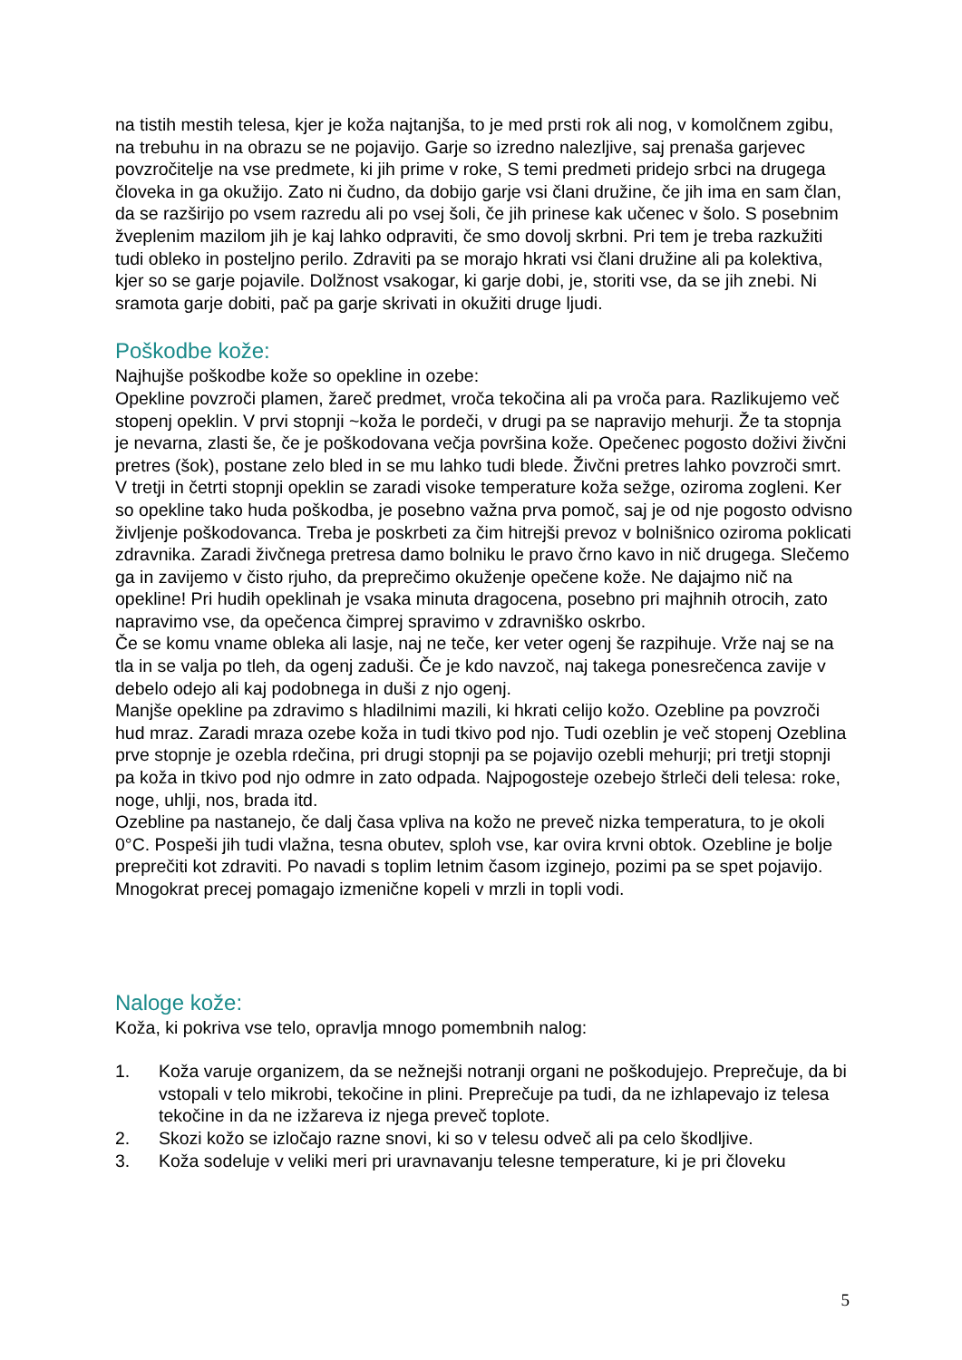na tistih mestih telesa, kjer je koža najtanjša, to je med prsti rok ali nog, v komolčnem zgibu, na trebuhu in na obrazu se ne pojavijo. Garje so izredno nalezljive, saj prenaša garjevec povzročitelje na vse predmete, ki jih prime v roke, S temi predmeti pridejo srbci na drugega človeka in ga okužijo. Zato ni čudno, da dobijo garje vsi člani družine, če jih ima en sam član, da se razširijo po vsem razredu ali po vsej šoli, če jih prinese kak učenec v šolo. S posebnim žveplenim mazilom jih je kaj lahko odpraviti, če smo dovolj skrbni. Pri tem je treba razkužiti tudi obleko in posteljno perilo. Zdraviti pa se morajo hkrati vsi člani družine ali pa kolektiva, kjer so se garje pojavile. Dolžnost vsakogar, ki garje dobi, je, storiti vse, da se jih znebi. Ni sramota garje dobiti, pač pa garje skrivati in okužiti druge ljudi.
Poškodbe kože:
Najhujše poškodbe kože so opekline in ozebe:
Opekline povzroči plamen, žareč predmet, vroča tekočina ali pa vroča para. Razlikujemo več stopenj opeklin. V prvi stopnji ~koža le pordeči, v drugi pa se napravijo mehurji. Že ta stopnja je nevarna, zlasti še, če je poškodovana večja površina kože. Opečenec pogosto doživi živčni pretres (šok), postane zelo bled in se mu lahko tudi blede. Živčni pretres lahko povzroči smrt. V tretji in četrti stopnji opeklin se zaradi visoke temperature koža sežge, oziroma zogleni. Ker so opekline tako huda poškodba, je posebno važna prva pomoč, saj je od nje pogosto odvisno življenje poškodovanca. Treba je poskrbeti za čim hitrejši prevoz v bolnišnico oziroma poklicati zdravnika. Zaradi živčnega pretresa damo bolniku le pravo črno kavo in nič drugega. Slečemo ga in zavijemo v čisto rjuho, da preprečimo okuženje opečene kože. Ne dajajmo nič na opekline! Pri hudih opeklinah je vsaka minuta dragocena, posebno pri majhnih otrocih, zato napravimo vse, da opečenca čimprej spravimo v zdravniško oskrbo.
Če se komu vname obleka ali lasje, naj ne teče, ker veter ogenj še razpihuje. Vrže naj se na tla in se valja po tleh, da ogenj zaduši. Če je kdo navzoč, naj takega ponesrečenca zavije v debelo odejo ali kaj podobnega in duši z njo ogenj.
Manjše opekline pa zdravimo s hladilnimi mazili, ki hkrati celijo kožo. Ozebline pa povzroči hud mraz. Zaradi mraza ozebe koža in tudi tkivo pod njo. Tudi ozeblin je več stopenj Ozeblina prve stopnje je ozebla rdečina, pri drugi stopnji pa se pojavijo ozebli mehurji; pri tretji stopnji pa koža in tkivo pod njo odmre in zato odpada. Najpogosteje ozebejo štrleči deli telesa: roke, noge, uhlji, nos, brada itd.
Ozebline pa nastanejo, če dalj časa vpliva na kožo ne preveč nizka temperatura, to je okoli 0°C. Pospeši jih tudi vlažna, tesna obutev, sploh vse, kar ovira krvni obtok. Ozebline je bolje preprečiti kot zdraviti. Po navadi s toplim letnim časom izginejo, pozimi pa se spet pojavijo. Mnogokrat precej pomagajo izmenične kopeli v mrzli in topli vodi.
Naloge kože:
Koža, ki pokriva vse telo, opravlja mnogo pomembnih nalog:
1. Koža varuje organizem, da se nežnejši notranji organi ne poškodujejo. Preprečuje, da bi vstopali v telo mikrobi, tekočine in plini. Preprečuje pa tudi, da ne izhlapevajo iz telesa tekočine in da ne izžareva iz njega preveč toplote.
2. Skozi kožo se izločajo razne snovi, ki so v telesu odveč ali pa celo škodljive.
3. Koža sodeluje v veliki meri pri uravnavanju telesne temperature, ki je pri človeku
5